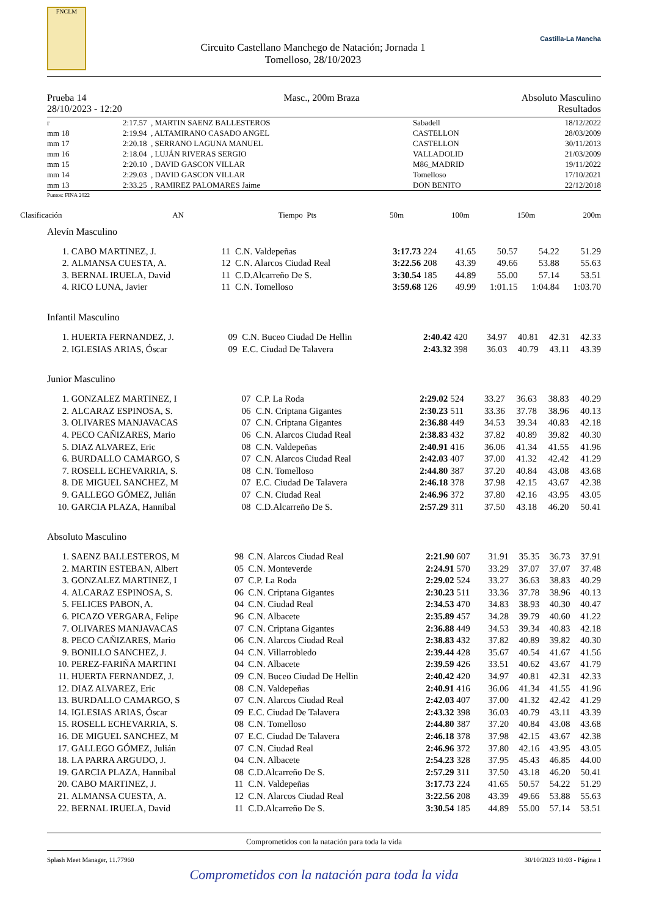FNCLM
Circuito Castellano Manchego de Natación; Jornada 1
Tomelloso, 28/10/2023
Castilla-La Mancha
Prueba 14
28/10/2023 - 12:20
Masc., 200m Braza Absoluto Masculino
Resultados
| r | 2:17.57 | , MARTIN SAENZ BALLESTEROS | Sabadell | 18/12/2022 |
| mm 18 | 2:19.94 | , ALTAMIRANO CASADO ANGEL | CASTELLON | 28/03/2009 |
| mm 17 | 2:20.18 | , SERRANO LAGUNA MANUEL | CASTELLON | 30/11/2013 |
| mm 16 | 2:18.04 | , LUJÁN RIVERAS SERGIO | VALLADOLID | 21/03/2009 |
| mm 15 | 2:20.10 | , DAVID GASCON VILLAR | M86_MADRID | 19/11/2022 |
| mm 14 | 2:29.03 | , DAVID GASCON VILLAR | Tomelloso | 17/10/2021 |
| mm 13 | 2:33.25 | , RAMIREZ PALOMARES Jaime | DON BENITO | 22/12/2018 |
Puntos: FINA 2022
| Clasificación | AN | | Tiempo | Pts | 50m | 100m | 150m | 200m |
Alevín Masculino
| 1. | CABO MARTINEZ, J. | 11 | C.N. Valdepeñas | 3:17.73 | 224 | 41.65 | 50.57 | 54.22 | 51.29 |
| 2. | ALMANSA CUESTA, A. | 12 | C.N. Alarcos Ciudad Real | 3:22.56 | 208 | 43.39 | 49.66 | 53.88 | 55.63 |
| 3. | BERNAL IRUELA, David | 11 | C.D.Alcarreño De S. | 3:30.54 | 185 | 44.89 | 55.00 | 57.14 | 53.51 |
| 4. | RICO LUNA, Javier | 11 | C.N. Tomelloso | 3:59.68 | 126 | 49.99 | 1:01.15 | 1:04.84 | 1:03.70 |
Infantil Masculino
| 1. | HUERTA FERNANDEZ, J. | 09 | C.N. Buceo Ciudad De Hellin | 2:40.42 | 420 | 34.97 | 40.81 | 42.31 | 42.33 |
| 2. | IGLESIAS ARIAS, Óscar | 09 | E.C. Ciudad De Talavera | 2:43.32 | 398 | 36.03 | 40.79 | 43.11 | 43.39 |
Junior Masculino
| 1. | GONZALEZ MARTINEZ, I | 07 | C.P. La Roda | 2:29.02 | 524 | 33.27 | 36.63 | 38.83 | 40.29 |
| 2. | ALCARAZ ESPINOSA, S. | 06 | C.N. Criptana Gigantes | 2:30.23 | 511 | 33.36 | 37.78 | 38.96 | 40.13 |
| 3. | OLIVARES MANJAVACAS | 07 | C.N. Criptana Gigantes | 2:36.88 | 449 | 34.53 | 39.34 | 40.83 | 42.18 |
| 4. | PECO CAÑIZARES, Mario | 06 | C.N. Alarcos Ciudad Real | 2:38.83 | 432 | 37.82 | 40.89 | 39.82 | 40.30 |
| 5. | DIAZ ALVAREZ, Eric | 08 | C.N. Valdepeñas | 2:40.91 | 416 | 36.06 | 41.34 | 41.55 | 41.96 |
| 6. | BURDALLO CAMARGO, S | 07 | C.N. Alarcos Ciudad Real | 2:42.03 | 407 | 37.00 | 41.32 | 42.42 | 41.29 |
| 7. | ROSELL ECHEVARRIA, S. | 08 | C.N. Tomelloso | 2:44.80 | 387 | 37.20 | 40.84 | 43.08 | 43.68 |
| 8. | DE MIGUEL SANCHEZ, M | 07 | E.C. Ciudad De Talavera | 2:46.18 | 378 | 37.98 | 42.15 | 43.67 | 42.38 |
| 9. | GALLEGO GÓMEZ, Julián | 07 | C.N. Ciudad Real | 2:46.96 | 372 | 37.80 | 42.16 | 43.95 | 43.05 |
| 10. | GARCIA PLAZA, Hannibal | 08 | C.D.Alcarreño De S. | 2:57.29 | 311 | 37.50 | 43.18 | 46.20 | 50.41 |
Absoluto Masculino
| 1. | SAENZ BALLESTEROS, M | 98 | C.N. Alarcos Ciudad Real | 2:21.90 | 607 | 31.91 | 35.35 | 36.73 | 37.91 |
| 2. | MARTIN ESTEBAN, Albert | 05 | C.N. Monteverde | 2:24.91 | 570 | 33.29 | 37.07 | 37.07 | 37.48 |
| 3. | GONZALEZ MARTINEZ, I | 07 | C.P. La Roda | 2:29.02 | 524 | 33.27 | 36.63 | 38.83 | 40.29 |
| 4. | ALCARAZ ESPINOSA, S. | 06 | C.N. Criptana Gigantes | 2:30.23 | 511 | 33.36 | 37.78 | 38.96 | 40.13 |
| 5. | FELICES PABON, A. | 04 | C.N. Ciudad Real | 2:34.53 | 470 | 34.83 | 38.93 | 40.30 | 40.47 |
| 6. | PICAZO VERGARA, Felipe | 96 | C.N. Albacete | 2:35.89 | 457 | 34.28 | 39.79 | 40.60 | 41.22 |
| 7. | OLIVARES MANJAVACAS | 07 | C.N. Criptana Gigantes | 2:36.88 | 449 | 34.53 | 39.34 | 40.83 | 42.18 |
| 8. | PECO CAÑIZARES, Mario | 06 | C.N. Alarcos Ciudad Real | 2:38.83 | 432 | 37.82 | 40.89 | 39.82 | 40.30 |
| 9. | BONILLO SANCHEZ, J. | 04 | C.N. Villarrobledo | 2:39.44 | 428 | 35.67 | 40.54 | 41.67 | 41.56 |
| 10. | PEREZ-FARIÑA MARTINI | 04 | C.N. Albacete | 2:39.59 | 426 | 33.51 | 40.62 | 43.67 | 41.79 |
| 11. | HUERTA FERNANDEZ, J. | 09 | C.N. Buceo Ciudad De Hellin | 2:40.42 | 420 | 34.97 | 40.81 | 42.31 | 42.33 |
| 12. | DIAZ ALVAREZ, Eric | 08 | C.N. Valdepeñas | 2:40.91 | 416 | 36.06 | 41.34 | 41.55 | 41.96 |
| 13. | BURDALLO CAMARGO, S | 07 | C.N. Alarcos Ciudad Real | 2:42.03 | 407 | 37.00 | 41.32 | 42.42 | 41.29 |
| 14. | IGLESIAS ARIAS, Óscar | 09 | E.C. Ciudad De Talavera | 2:43.32 | 398 | 36.03 | 40.79 | 43.11 | 43.39 |
| 15. | ROSELL ECHEVARRIA, S. | 08 | C.N. Tomelloso | 2:44.80 | 387 | 37.20 | 40.84 | 43.08 | 43.68 |
| 16. | DE MIGUEL SANCHEZ, M | 07 | E.C. Ciudad De Talavera | 2:46.18 | 378 | 37.98 | 42.15 | 43.67 | 42.38 |
| 17. | GALLEGO GÓMEZ, Julián | 07 | C.N. Ciudad Real | 2:46.96 | 372 | 37.80 | 42.16 | 43.95 | 43.05 |
| 18. | LA PARRA ARGUDO, J. | 04 | C.N. Albacete | 2:54.23 | 328 | 37.95 | 45.43 | 46.85 | 44.00 |
| 19. | GARCIA PLAZA, Hannibal | 08 | C.D.Alcarreño De S. | 2:57.29 | 311 | 37.50 | 43.18 | 46.20 | 50.41 |
| 20. | CABO MARTINEZ, J. | 11 | C.N. Valdepeñas | 3:17.73 | 224 | 41.65 | 50.57 | 54.22 | 51.29 |
| 21. | ALMANSA CUESTA, A. | 12 | C.N. Alarcos Ciudad Real | 3:22.56 | 208 | 43.39 | 49.66 | 53.88 | 55.63 |
| 22. | BERNAL IRUELA, David | 11 | C.D.Alcarreño De S. | 3:30.54 | 185 | 44.89 | 55.00 | 57.14 | 53.51 |
Comprometidos con la natación para toda la vida
Splash Meet Manager, 11.77960 30/10/2023 10:03 - Página 1
Comprometidos con la natación para toda la vida